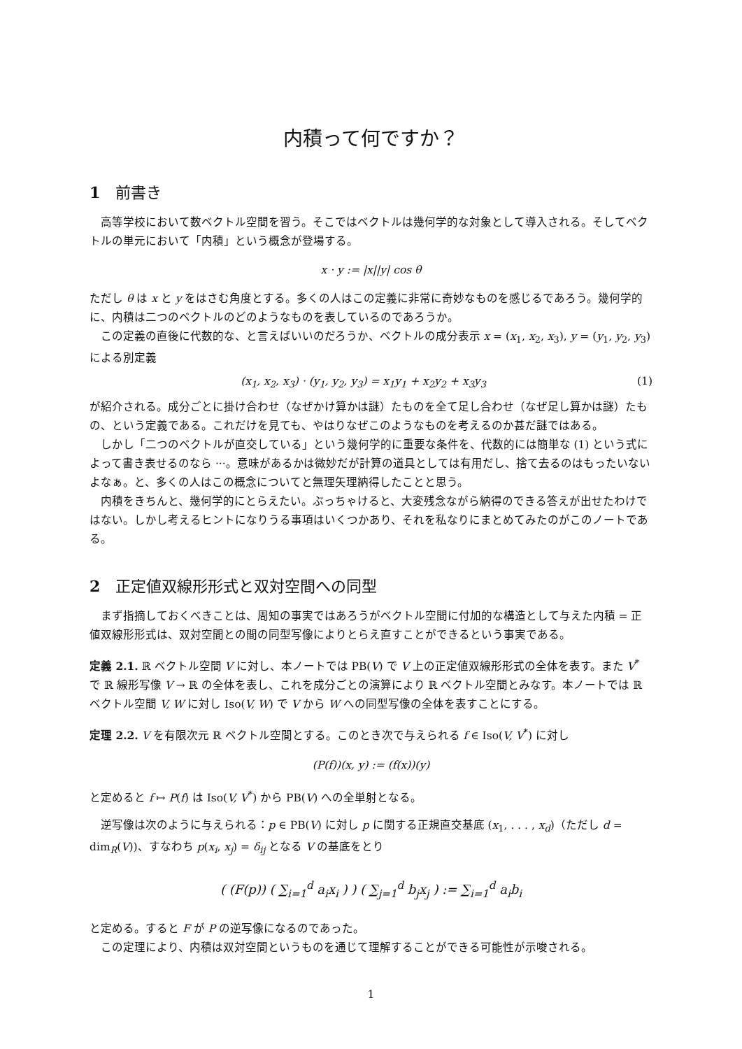内積って何ですか？
1 前書き
高等学校において数ベクトル空間を習う。そこではベクトルは幾何学的な対象として導入される。そしてベクトルの単元において「内積」という概念が登場する。
x · y := |x||y| cos θ
ただし θ は x と y をはさむ角度とする。多くの人はこの定義に非常に奇妙なものを感じるであろう。幾何学的に、内積は二つのベクトルのどのようなものを表しているのであろうか。
この定義の直後に代数的な、と言えばいいのだろうか、ベクトルの成分表示 x = (x<sub>1</sub>, x<sub>2</sub>, x<sub>3</sub>), y = (y<sub>1</sub>, y<sub>2</sub>, y<sub>3</sub>) による別定義
(x<sub>1</sub>, x<sub>2</sub>, x<sub>3</sub>) · (y<sub>1</sub>, y<sub>2</sub>, y<sub>3</sub>) = x<sub>1</sub>y<sub>1</sub> + x<sub>2</sub>y<sub>2</sub> + x<sub>3</sub>y<sub>3</sub> (1)
が紹介される。成分ごとに掛け合わせ（なぜかけ算かは謎）たものを全て足し合わせ（なぜ足し算かは謎）たもの、という定義である。これだけを見ても、やはりなぜこのようなものを考えるのか甚だ謎ではある。
しかし「二つのベクトルが直交している」という幾何学的に重要な条件を、代数的には簡単な (1) という式によって書き表せるのなら ···。意味があるかは微妙だが計算の道具としては有用だし、捨て去るのはもったいないよなぁ。と、多くの人はこの概念についてと無理矢理納得したことと思う。
内積をきちんと、幾何学的にとらえたい。ぶっちゃけると、大変残念ながら納得のできる答えが出せたわけではない。しかし考えるヒントになりうる事項はいくつかあり、それを私なりにまとめてみたのがこのノートである。
2 正定値双線形形式と双対空間への同型
まず指摘しておくべきことは、周知の事実ではあろうがベクトル空間に付加的な構造として与えた内積 = 正値双線形形式は、双対空間との間の同型写像によりとらえ直すことができるという事実である。
定義 2.1. ℝ ベクトル空間 V に対し、本ノートでは PB(V) で V 上の正定値双線形形式の全体を表す。また V<sup>*</sup> で ℝ 線形写像 V → ℝ の全体を表し、これを成分ごとの演算により ℝ ベクトル空間とみなす。本ノートでは ℝ ベクトル空間 V, W に対し Iso(V, W) で V から W への同型写像の全体を表すことにする。
定理 2.2. V を有限次元 ℝ ベクトル空間とする。このとき次で与えられる f ∈ Iso(V, V<sup>*</sup>) に対し
(P(f))(x, y) := (f(x))(y)
と定めると f ↦ P(f) は Iso(V, V<sup>*</sup>) から PB(V) への全単射となる。
逆写像は次のように与えられる：p ∈ PB(V) に対し p に関する正規直交基底 (x<sub>1</sub>, . . . , x<sub>d</sub>)（ただし d = dim<sub>R</sub>(V))、すなわち p(x<sub>i</sub>, x<sub>j</sub>) = δ<sub>ij</sub> となる V の基底をとり
( (F(p)) ( ∑<sub>i=1</sub><sup>d</sup> a<sub>i</sub>x<sub>i</sub> ) ) ( ∑<sub>j=1</sub><sup>d</sup> b<sub>j</sub>x<sub>j</sub> ) := ∑<sub>i=1</sub><sup>d</sup> a<sub>i</sub>b<sub>i</sub>
と定める。すると F が P の逆写像になるのであった。
この定理により、内積は双対空間というものを通じて理解することができる可能性が示唆される。
1